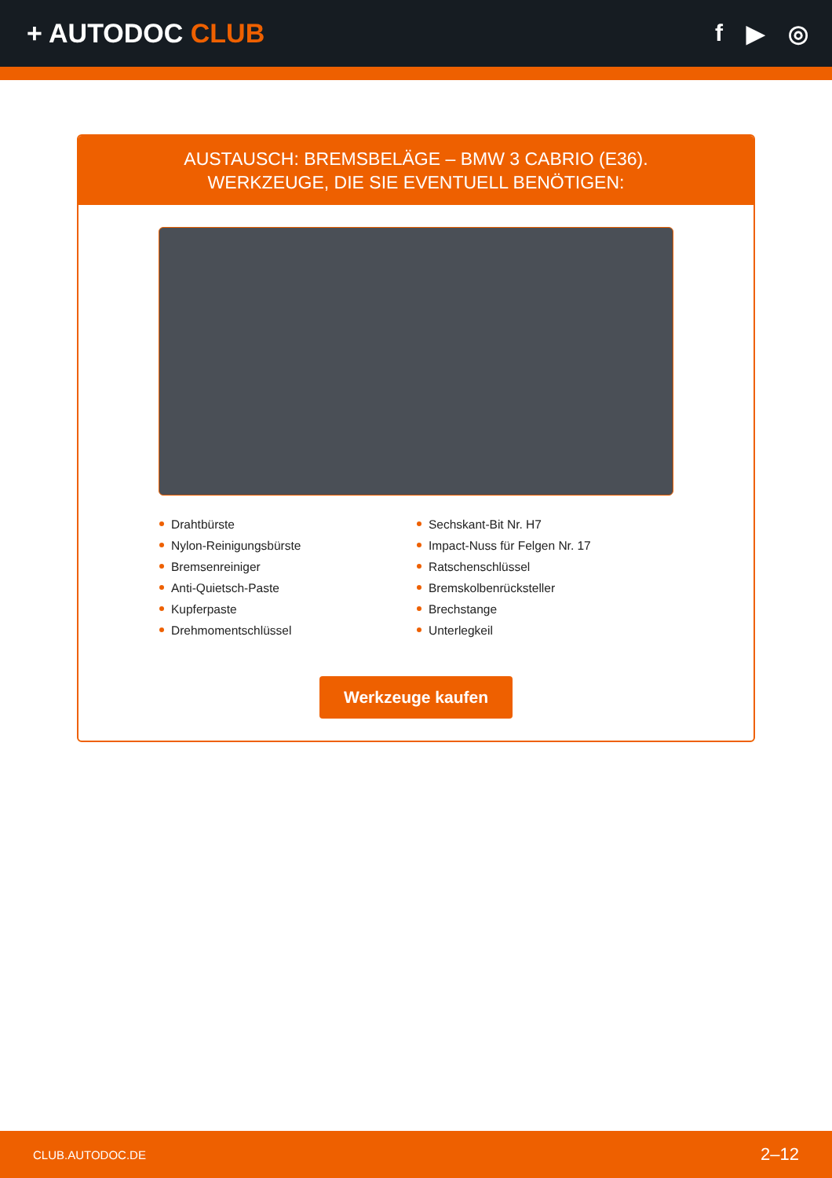+ AUTODOC CLUB f ▶ ◎
AUSTAUSCH: BREMSBELÄGE – BMW 3 CABRIO (E36).
WERKZEUGE, DIE SIE EVENTUELL BENÖTIGEN:
Drahtbürste
Nylon-Reinigungsbürste
Bremsenreiniger
Anti-Quietsch-Paste
Kupferpaste
Drehmomentschlüssel
Sechskant-Bit Nr. H7
Impact-Nuss für Felgen Nr. 17
Ratschenschlüssel
Bremskolbenrücksteller
Brechstange
Unterlegkeil
Werkzeuge kaufen
CLUB.AUTODOC.DE 2–12